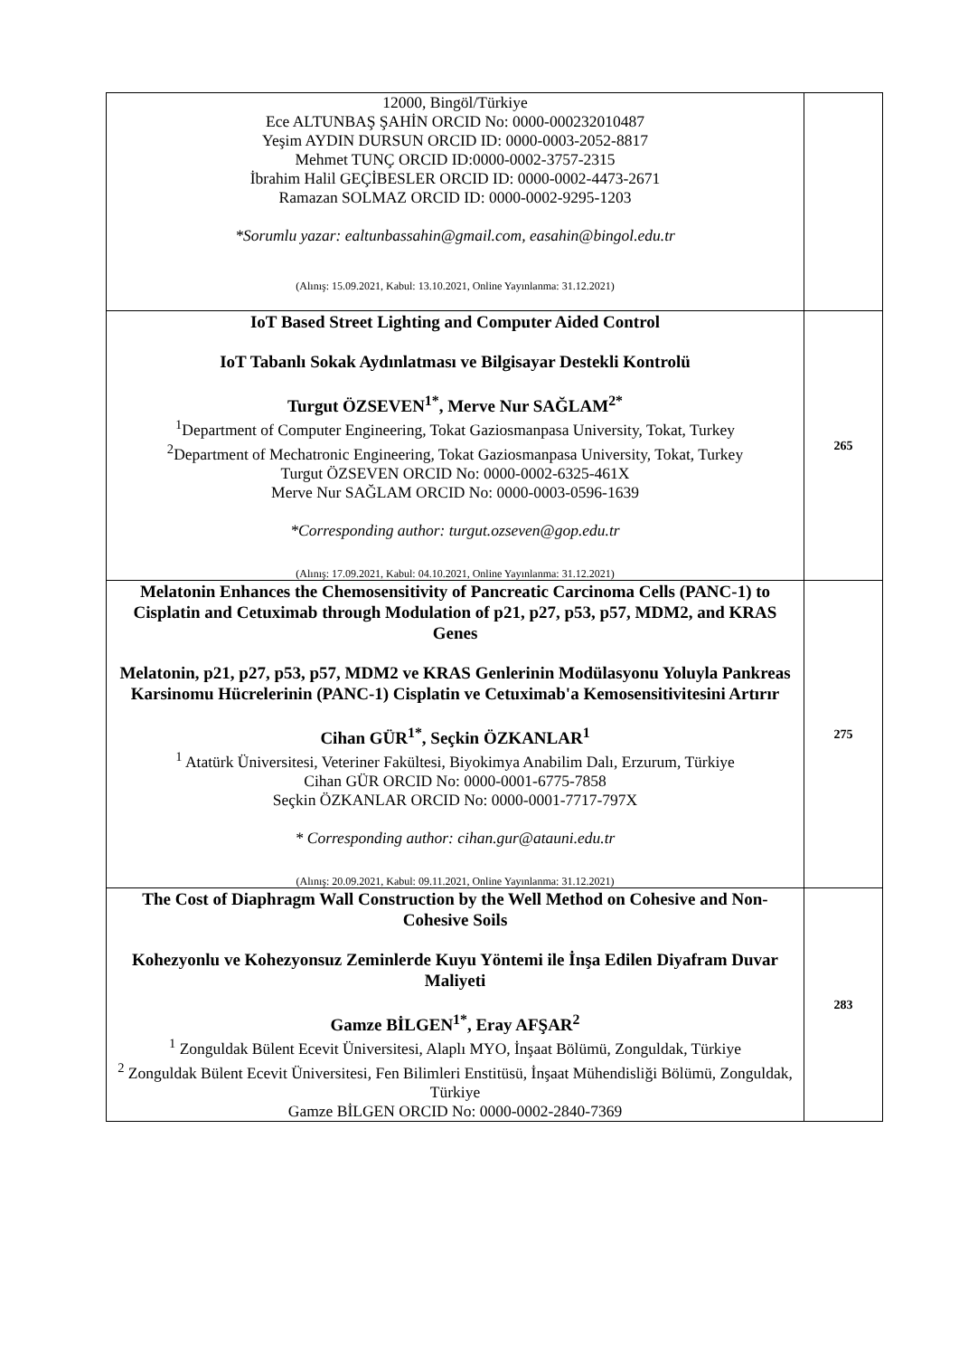| 12000, Bingöl/Türkiye Ece ALTUNBAŞ ŞAHİN ORCID No: 0000-000232010487 Yeşim AYDIN DURSUN ORCID ID: 0000-0003-2052-8817 Mehmet TUNÇ ORCID ID:0000-0002-3757-2315 İbrahim Halil GEÇİBESLER ORCID ID: 0000-0002-4473-2671 Ramazan SOLMAZ ORCID ID: 0000-0002-9295-1203 *Sorumlu yazar: ealtunbassahin@gmail.com, easahin@bingol.edu.tr (Alınış: 15.09.2021, Kabul: 13.10.2021, Online Yayınlanma: 31.12.2021) | |
| IoT Based Street Lighting and Computer Aided Control IoT Tabanlı Sokak Aydınlatması ve Bilgisayar Destekli Kontrolü Turgut ÖZSEVEN<sup>1*</sup>, Merve Nur SAĞLAM<sup>2*</sup> <sup>1</sup> Department of Computer Engineering, Tokat Gaziosmanpasa University, Tokat, Turkey <sup>2</sup> Department of Mechatronic Engineering, Tokat Gaziosmanpasa University, Tokat, Turkey Turgut ÖZSEVEN ORCID No: 0000-0002-6325-461X Merve Nur SAĞLAM ORCID No: 0000-0003-0596-1639 *Corresponding author: turgut.ozseven@gop.edu.tr (Alınış: 17.09.2021, Kabul: 04.10.2021, Online Yayınlanma: 31.12.2021) | 265 |
| Melatonin Enhances the Chemosensitivity of Pancreatic Carcinoma Cells (PANC-1) to Cisplatin and Cetuximab through Modulation of p21, p27, p53, p57, MDM2, and KRAS Genes Melatonin, p21, p27, p53, p57, MDM2 ve KRAS Genlerinin Modülasyonu Yoluyla Pankreas Karsinomu Hücrelerinin (PANC-1) Cisplatin ve Cetuximab'a Kemosensitivitesini Artırır Cihan GÜR<sup>1*</sup>, Seçkin ÖZKANLAR<sup>1</sup> <sup>1</sup> Atatürk Üniversitesi, Veteriner Fakültesi, Biyokimya Anabilim Dalı, Erzurum, Türkiye Cihan GÜR ORCID No: 0000-0001-6775-7858 Seçkin ÖZKANLAR ORCID No: 0000-0001-7717-797X * Corresponding author: cihan.gur@atauni.edu.tr (Alınış: 20.09.2021, Kabul: 09.11.2021, Online Yayınlanma: 31.12.2021) | 275 |
| The Cost of Diaphragm Wall Construction by the Well Method on Cohesive and Non-Cohesive Soils Kohezyonlu ve Kohezyonsuz Zeminlerde Kuyu Yöntemi ile İnşa Edilen Diyafram Duvar Maliyeti Gamze BİLGEN<sup>1*</sup>, Eray AFŞAR<sup>2</sup> <sup>1</sup> Zonguldak Bülent Ecevit Üniversitesi, Alaplı MYO, İnşaat Bölümü, Zonguldak, Türkiye <sup>2</sup> Zonguldak Bülent Ecevit Üniversitesi, Fen Bilimleri Enstitüsü, İnşaat Mühendisliği Bölümü, Zonguldak, Türkiye Gamze BİLGEN ORCID No: 0000-0002-2840-7369 | 283 |